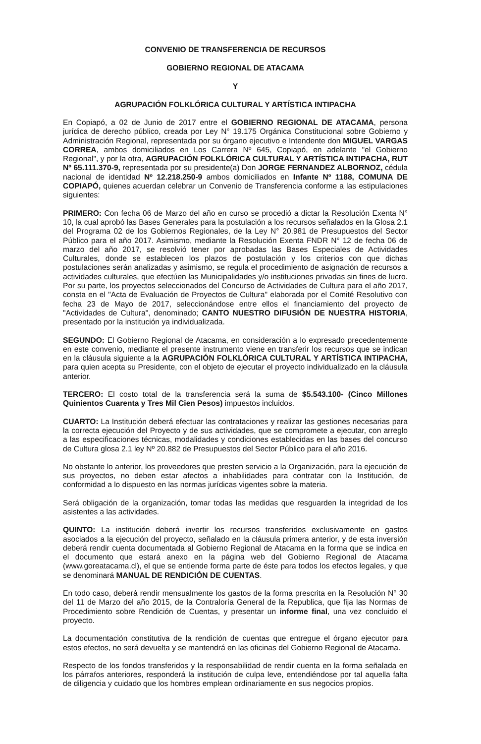CONVENIO DE TRANSFERENCIA DE RECURSOS
GOBIERNO REGIONAL DE ATACAMA
Y
AGRUPACIÓN FOLKLÓRICA CULTURAL Y ARTÍSTICA INTIPACHA
En Copiapó, a 02 de Junio de 2017 entre el GOBIERNO REGIONAL DE ATACAMA, persona jurídica de derecho público, creada por Ley N° 19.175 Orgánica Constitucional sobre Gobierno y Administración Regional, representada por su órgano ejecutivo e Intendente don MIGUEL VARGAS CORREA, ambos domiciliados en Los Carrera Nº 645, Copiapó, en adelante "el Gobierno Regional", y por la otra, AGRUPACIÓN FOLKLÓRICA CULTURAL Y ARTÍSTICA INTIPACHA, RUT Nº 65.111.370-9, representada por su presidente(a) Don JORGE FERNANDEZ ALBORNOZ, cédula nacional de identidad Nº 12.218.250-9 ambos domiciliados en Infante Nº 1188, COMUNA DE COPIAPÓ, quienes acuerdan celebrar un Convenio de Transferencia conforme a las estipulaciones siguientes:
PRIMERO: Con fecha 06 de Marzo del año en curso se procedió a dictar la Resolución Exenta N° 10, la cual aprobó las Bases Generales para la postulación a los recursos señalados en la Glosa 2.1 del Programa 02 de los Gobiernos Regionales, de la Ley N° 20.981 de Presupuestos del Sector Público para el año 2017. Asimismo, mediante la Resolución Exenta FNDR N° 12 de fecha 06 de marzo del año 2017, se resolvió tener por aprobadas las Bases Especiales de Actividades Culturales, donde se establecen los plazos de postulación y los criterios con que dichas postulaciones serán analizadas y asimismo, se regula el procedimiento de asignación de recursos a actividades culturales, que efectúen las Municipalidades y/o instituciones privadas sin fines de lucro. Por su parte, los proyectos seleccionados del Concurso de Actividades de Cultura para el año 2017, consta en el "Acta de Evaluación de Proyectos de Cultura" elaborada por el Comité Resolutivo con fecha 23 de Mayo de 2017, seleccionándose entre ellos el financiamiento del proyecto de "Actividades de Cultura", denominado; CANTO NUESTRO DIFUSIÓN DE NUESTRA HISTORIA, presentado por la institución ya individualizada.
SEGUNDO: El Gobierno Regional de Atacama, en consideración a lo expresado precedentemente en este convenio, mediante el presente instrumento viene en transferir los recursos que se indican en la cláusula siguiente a la AGRUPACIÓN FOLKLÓRICA CULTURAL Y ARTÍSTICA INTIPACHA, para quien acepta su Presidente, con el objeto de ejecutar el proyecto individualizado en la cláusula anterior.
TERCERO: El costo total de la transferencia será la suma de $5.543.100- (Cinco Millones Quinientos Cuarenta y Tres Mil Cien Pesos) impuestos incluidos.
CUARTO: La Institución deberá efectuar las contrataciones y realizar las gestiones necesarias para la correcta ejecución del Proyecto y de sus actividades, que se compromete a ejecutar, con arreglo a las especificaciones técnicas, modalidades y condiciones establecidas en las bases del concurso de Cultura glosa 2.1 ley Nº 20.882 de Presupuestos del Sector Público para el año 2016.
No obstante lo anterior, los proveedores que presten servicio a la Organización, para la ejecución de sus proyectos, no deben estar afectos a inhabilidades para contratar con la Institución, de conformidad a lo dispuesto en las normas jurídicas vigentes sobre la materia.
Será obligación de la organización, tomar todas las medidas que resguarden la integridad de los asistentes a las actividades.
QUINTO: La institución deberá invertir los recursos transferidos exclusivamente en gastos asociados a la ejecución del proyecto, señalado en la cláusula primera anterior, y de esta inversión deberá rendir cuenta documentada al Gobierno Regional de Atacama en la forma que se indica en el documento que estará anexo en la página web del Gobierno Regional de Atacama (www.goreatacama.cl), el que se entiende forma parte de éste para todos los efectos legales, y que se denominará MANUAL DE RENDICIÓN DE CUENTAS.
En todo caso, deberá rendir mensualmente los gastos de la forma prescrita en la Resolución N° 30 del 11 de Marzo del año 2015, de la Contraloría General de la Republica, que fija las Normas de Procedimiento sobre Rendición de Cuentas, y presentar un informe final, una vez concluido el proyecto.
La documentación constitutiva de la rendición de cuentas que entregue el órgano ejecutor para estos efectos, no será devuelta y se mantendrá en las oficinas del Gobierno Regional de Atacama.
Respecto de los fondos transferidos y la responsabilidad de rendir cuenta en la forma señalada en los párrafos anteriores, responderá la institución de culpa leve, entendiéndose por tal aquella falta de diligencia y cuidado que los hombres emplean ordinariamente en sus negocios propios.